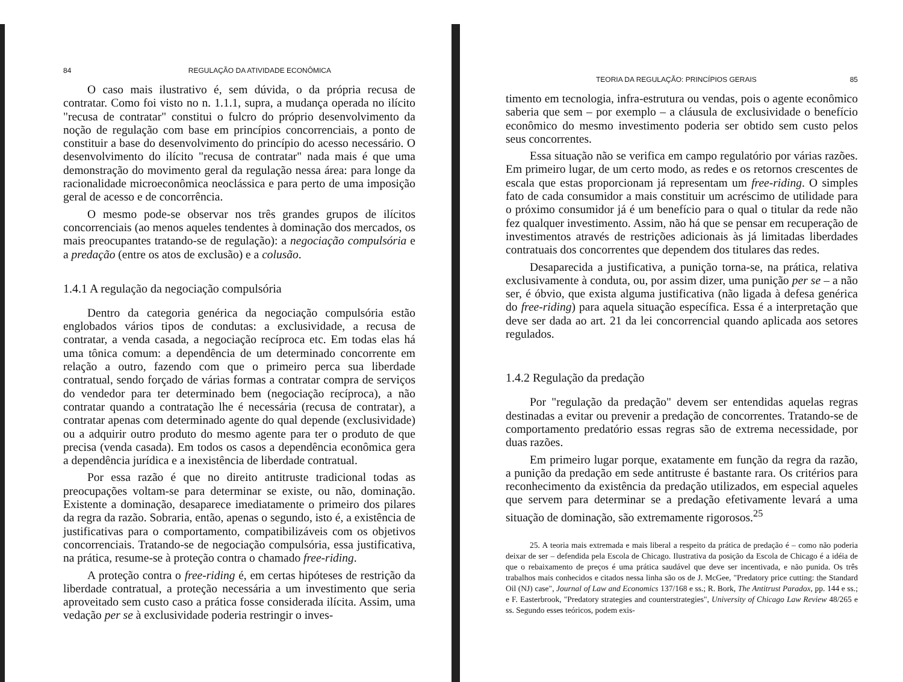84 REGULAÇÃO DA ATIVIDADE ECONÔMICA
O caso mais ilustrativo é, sem dúvida, o da própria recusa de contratar. Como foi visto no n. 1.1.1, supra, a mudança operada no ilícito "recusa de contratar" constitui o fulcro do próprio desenvolvimento da noção de regulação com base em princípios concorrenciais, a ponto de constituir a base do desenvolvimento do princípio do acesso necessário. O desenvolvimento do ilícito "recusa de contratar" nada mais é que uma demonstração do movimento geral da regulação nessa área: para longe da racionalidade microeconômica neoclássica e para perto de uma imposição geral de acesso e de concorrência.
O mesmo pode-se observar nos três grandes grupos de ilícitos concorrenciais (ao menos aqueles tendentes à dominação dos mercados, os mais preocupantes tratando-se de regulação): a negociação compulsória e a predação (entre os atos de exclusão) e a colusão.
1.4.1 A regulação da negociação compulsória
Dentro da categoria genérica da negociação compulsória estão englobados vários tipos de condutas: a exclusividade, a recusa de contratar, a venda casada, a negociação recíproca etc. Em todas elas há uma tônica comum: a dependência de um determinado concorrente em relação a outro, fazendo com que o primeiro perca sua liberdade contratual, sendo forçado de várias formas a contratar compra de serviços do vendedor para ter determinado bem (negociação recíproca), a não contratar quando a contratação lhe é necessária (recusa de contratar), a contratar apenas com determinado agente do qual depende (exclusividade) ou a adquirir outro produto do mesmo agente para ter o produto de que precisa (venda casada). Em todos os casos a dependência econômica gera a dependência jurídica e a inexistência de liberdade contratual.
Por essa razão é que no direito antitruste tradicional todas as preocupações voltam-se para determinar se existe, ou não, dominação. Existente a dominação, desaparece imediatamente o primeiro dos pilares da regra da razão. Sobraria, então, apenas o segundo, isto é, a existência de justificativas para o comportamento, compatibilizáveis com os objetivos concorrenciais. Tratando-se de negociação compulsória, essa justificativa, na prática, resume-se à proteção contra o chamado free-riding.
A proteção contra o free-riding é, em certas hipóteses de restrição da liberdade contratual, a proteção necessária a um investimento que seria aproveitado sem custo caso a prática fosse considerada ilícita. Assim, uma vedação per se à exclusividade poderia restringir o inves-
TEORIA DA REGULAÇÃO: PRINCÍPIOS GERAIS 85
timento em tecnologia, infra-estrutura ou vendas, pois o agente econômico saberia que sem – por exemplo – a cláusula de exclusividade o benefício econômico do mesmo investimento poderia ser obtido sem custo pelos seus concorrentes.
Essa situação não se verifica em campo regulatório por várias razões. Em primeiro lugar, de um certo modo, as redes e os retornos crescentes de escala que estas proporcionam já representam um free-riding. O simples fato de cada consumidor a mais constituir um acréscimo de utilidade para o próximo consumidor já é um benefício para o qual o titular da rede não fez qualquer investimento. Assim, não há que se pensar em recuperação de investimentos através de restrições adicionais às já limitadas liberdades contratuais dos concorrentes que dependem dos titulares das redes.
Desaparecida a justificativa, a punição torna-se, na prática, relativa exclusivamente à conduta, ou, por assim dizer, uma punição per se – a não ser, é óbvio, que exista alguma justificativa (não ligada à defesa genérica do free-riding) para aquela situação específica. Essa é a interpretação que deve ser dada ao art. 21 da lei concorrencial quando aplicada aos setores regulados.
1.4.2 Regulação da predação
Por "regulação da predação" devem ser entendidas aquelas regras destinadas a evitar ou prevenir a predação de concorrentes. Tratando-se de comportamento predatório essas regras são de extrema necessidade, por duas razões.
Em primeiro lugar porque, exatamente em função da regra da razão, a punição da predação em sede antitruste é bastante rara. Os critérios para reconhecimento da existência da predação utilizados, em especial aqueles que servem para determinar se a predação efetivamente levará a uma situação de dominação, são extremamente rigorosos.<sup>25</sup>
25. A teoria mais extremada e mais liberal a respeito da prática de predação é – como não poderia deixar de ser – defendida pela Escola de Chicago. Ilustrativa da posição da Escola de Chicago é a idéia de que o rebaixamento de preços é uma prática saudável que deve ser incentivada, e não punida. Os três trabalhos mais conhecidos e citados nessa linha são os de J. McGee, "Predatory price cutting: the Standard Oil (NJ) case", Journal of Law and Economics 137/168 e ss.; R. Bork, The Antitrust Paradox, pp. 144 e ss.; e F. Easterbrook, "Predatory strategies and counterstrategies", University of Chicago Law Review 48/265 e ss. Segundo esses teóricos, podem exis-